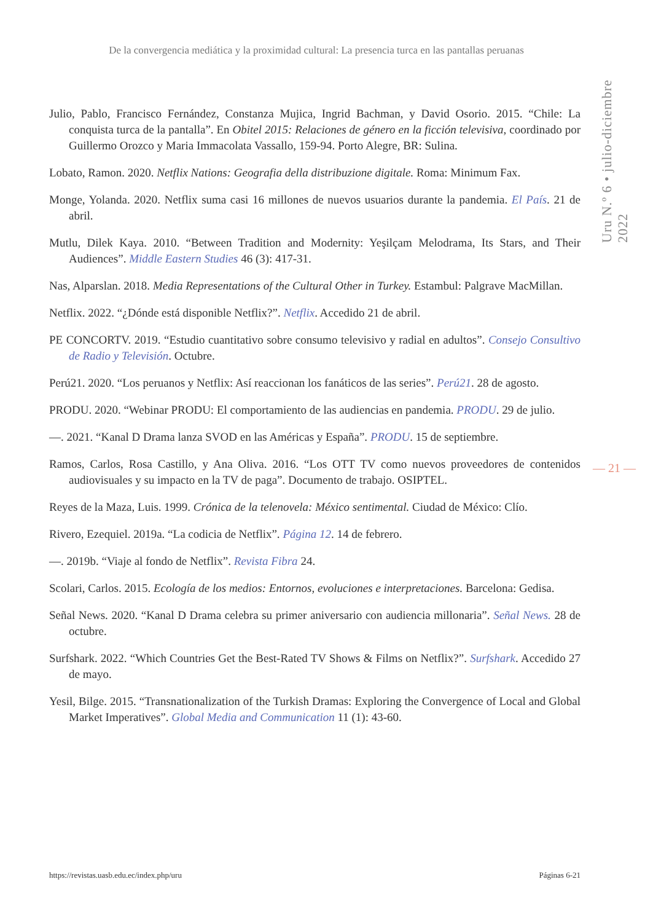De la convergencia mediática y la proximidad cultural: La presencia turca en las pantallas peruanas
Uru N.º 6 • julio-diciembre 2022
Julio, Pablo, Francisco Fernández, Constanza Mujica, Ingrid Bachman, y David Osorio. 2015. “Chile: La conquista turca de la pantalla”. En Obitel 2015: Relaciones de género en la ficción televisiva, coordinado por Guillermo Orozco y Maria Immacolata Vassallo, 159-94. Porto Alegre, BR: Sulina.
Lobato, Ramon. 2020. Netflix Nations: Geografia della distribuzione digitale. Roma: Minimum Fax.
Monge, Yolanda. 2020. Netflix suma casi 16 millones de nuevos usuarios durante la pandemia. El País. 21 de abril.
Mutlu, Dilek Kaya. 2010. “Between Tradition and Modernity: Yeşilçam Melodrama, Its Stars, and Their Audiences”. Middle Eastern Studies 46 (3): 417-31.
Nas, Alparslan. 2018. Media Representations of the Cultural Other in Turkey. Estambul: Palgrave MacMillan.
Netflix. 2022. “¿Dónde está disponible Netflix?”. Netflix. Accedido 21 de abril.
PE CONCORTV. 2019. “Estudio cuantitativo sobre consumo televisivo y radial en adultos”. Consejo Consultivo de Radio y Televisión. Octubre.
Perú21. 2020. “Los peruanos y Netflix: Así reaccionan los fanáticos de las series”. Perú21. 28 de agosto.
PRODU. 2020. “Webinar PRODU: El comportamiento de las audiencias en pandemia. PRODU. 29 de julio.
—. 2021. “Kanal D Drama lanza SVOD en las Américas y España”. PRODU. 15 de septiembre.
Ramos, Carlos, Rosa Castillo, y Ana Oliva. 2016. “Los OTT TV como nuevos proveedores de contenidos audiovisuales y su impacto en la TV de paga”. Documento de trabajo. OSIPTEL.
Reyes de la Maza, Luis. 1999. Crónica de la telenovela: México sentimental. Ciudad de México: Clío.
Rivero, Ezequiel. 2019a. “La codicia de Netflix”. Página 12. 14 de febrero.
—. 2019b. “Viaje al fondo de Netflix”. Revista Fibra 24.
Scolari, Carlos. 2015. Ecología de los medios: Entornos, evoluciones e interpretaciones. Barcelona: Gedisa.
Señal News. 2020. “Kanal D Drama celebra su primer aniversario con audiencia millonaria”. Señal News. 28 de octubre.
Surfshark. 2022. “Which Countries Get the Best-Rated TV Shows & Films on Netflix?”. Surfshark. Accedido 27 de mayo.
Yesil, Bilge. 2015. “Transnationalization of the Turkish Dramas: Exploring the Convergence of Local and Global Market Imperatives”. Global Media and Communication 11 (1): 43-60.
— 21 —
https://revistas.uasb.edu.ec/index.php/uru Páginas 6-21